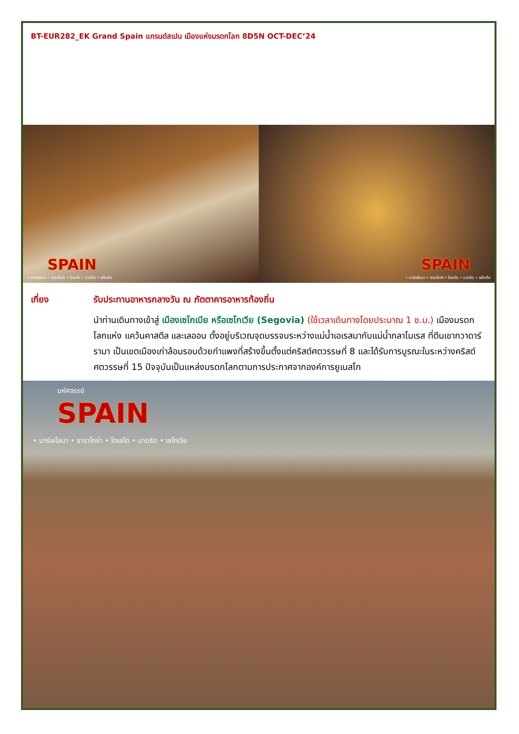BT-EUR282_EK Grand Spain แกรนด์สเปน เมืองแห่งมรดกโลก 8D5N OCT-DEC’24
SPAIN
• บาร์เซโลนา • ซาราโกซ่า • โตเลโด • มาดริด • เซโกเวีย
SPAIN
• บาร์เซโลนา • ซาราโกซ่า • โตเลโด • มาดริด • เซโกเวีย
เที่ยง รับประทานอาหารกลางวัน ณ ภัตตาคารอาหารท้องถิ่น
นำท่านเดินทางเข้าสู่ เมืองเซโกเบีย หรือเซโกเวีย (Segovia) (ใช้เวลาเดินทางโดยประมาณ 1 ช.ม.) เมืองมรดกโลกแห่ง แคว้นคาสตีล และเลออน ตั้งอยู่บริเวณจุดบรรจบระหว่างแม่น้ำเอเรสมากับแม่น้ำกลาโมเรส ที่ตีนเขากวาดาร์รามา เป็นเขตเมืองเก่าล้อมรอบด้วยกำแพงที่สร้างขึ้นตั้งแต่คริสต์ศตวรรษที่ 8 และได้รับการบูรณะในระหว่างคริสต์ศตวรรษที่ 15 ปัจจุบันเป็นแหล่งมรดกโลกตามการประกาศจากองค์การยูเนสโก
มหัศจรรย์
SPAIN
• บาร์เซโลนา • ซาราโกซ่า • โตเลโด • มาดริด • เซโกเวีย